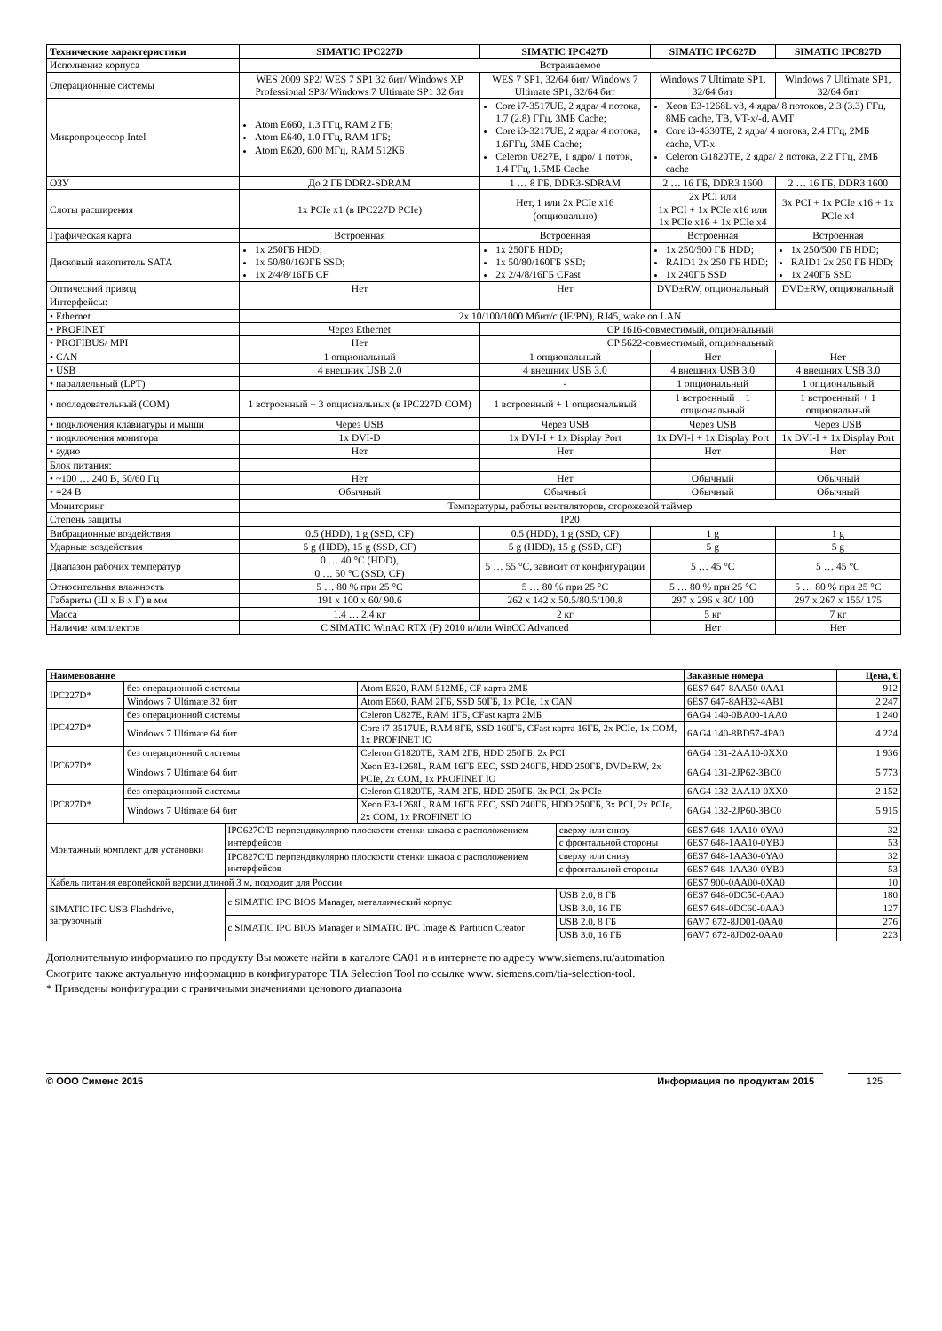| Технические характеристики | SIMATIC IPC227D | SIMATIC IPC427D | SIMATIC IPC627D | SIMATIC IPC827D |
| --- | --- | --- | --- | --- |
| Исполнение корпуса | Встраиваемое | | | |
| Операционные системы | WES 2009 SP2/ WES 7 SP1 32 бит/ Windows XP Professional SP3/ Windows 7 Ultimate SP1 32 бит | WES 7 SP1, 32/64 бит/ Windows 7 Ultimate SP1, 32/64 бит | Windows 7 Ultimate SP1, 32/64 бит | Windows 7 Ultimate SP1, 32/64 бит |
| Микропроцессор Intel | Atom E660, 1.3 ГГц, RAM 2 ГБ; Atom E640, 1.0 ГГц, RAM 1ГБ; Atom E620, 600 МГц, RAM 512КБ | Core i7-3517UE, 2 ядра/ 4 потока, 1.7 (2.8) ГГц, 3МБ Cache; Core i3-3217UE, 2 ядра/ 4 потока, 1.6ГГц, 3МБ Cache; Celeron U827E, 1 ядро/ 1 поток, 1.4 ГГц, 1.5МБ Cache | Xeon E3-1268L v3, 4 ядра/ 8 потоков, 2.3 (3.3) ГГц, 8МБ cache, TB, VT-x/-d, AMT Core i3-4330TE, 2 ядра/ 4 потока, 2.4 ГГц, 2МБ cache, VT-x Celeron G1820TE, 2 ядра/ 2 потока, 2.2 ГГц, 2МБ cache | |
| ОЗУ | До 2 ГБ DDR2-SDRAM | 1 … 8 ГБ, DDR3-SDRAM | 2 … 16 ГБ, DDR3 1600 | 2 … 16 ГБ, DDR3 1600 |
| Слоты расширения | 1x PCIe x1 (в IPC227D PCIe) | Нет, 1 или 2x PCIe x16 (опционально) | 2x PCI или 1x PCI + 1x PCIe x16 или 1x PCIe x16 + 1x PCIe x4 | 3x PCI + 1x PCIe x16 + 1x PCIe x4 |
| Графическая карта | Встроенная | Встроенная | Встроенная | Встроенная |
| Дисковый накопитель SATA | 1x 250ГБ HDD; 1x 50/80/160ГБ SSD; 1x 2/4/8/16ГБ CF | 1x 250ГБ HDD; 1x 50/80/160ГБ SSD; 2x 2/4/8/16ГБ CFast | 1x 250/500 ГБ HDD; RAID1 2x 250 ГБ HDD; 1x 240ГБ SSD | 1x 250/500 ГБ HDD; RAID1 2x 250 ГБ HDD; 1x 240ГБ SSD |
| Оптический привод | Нет | Нет | DVD±RW, опциональный | DVD±RW, опциональный |
| Интерфейсы: | | | | |
| • Ethernet | 2x 10/100/1000 Мбит/с (IE/PN), RJ45, wake on LAN | | | |
| • PROFINET | Через Ethernet | CP 1616-совместимый, опциональный | | |
| • PROFIBUS/ MPI | Нет | CP 5622-совместимый, опциональный | | |
| • CAN | 1 опциональный | 1 опциональный | Нет | Нет |
| • USB | 4 внешних USB 2.0 | 4 внешних USB 3.0 | 4 внешних USB 3.0 | 4 внешних USB 3.0 |
| • параллельный (LPT) | | - | 1 опциональный | 1 опциональный |
| • последовательный (COM) | 1 встроенный + 3 опциональных (в IPC227D COM) | 1 встроенный + 1 опциональный | 1 встроенный + 1 опциональный | 1 встроенный + 1 опциональный |
| • подключения клавиатуры и мыши | Через USB | Через USB | Через USB | Через USB |
| • подключения монитора | 1x DVI-D | 1x DVI-I + 1x Display Port | 1x DVI-I + 1x Display Port | 1x DVI-I + 1x Display Port |
| • аудио | Нет | Нет | Нет | Нет |
| Блок питания: | | | | |
| • ~100 … 240 В, 50/60 Гц | Нет | Нет | Обычный | Обычный |
| • =24 В | Обычный | Обычный | Обычный | Обычный |
| Мониторинг | Температуры, работы вентиляторов, сторожевой таймер | | | |
| Степень защиты | IP20 | | | |
| Вибрационные воздействия | 0.5 (HDD), 1 g (SSD, CF) | 0.5 (HDD), 1 g (SSD, CF) | 1 g | 1 g |
| Ударные воздействия | 5 g (HDD), 15 g (SSD, CF) | 5 g (HDD), 15 g (SSD, CF) | 5 g | 5 g |
| Диапазон рабочих температур | 0 … 40 °C (HDD), 0 … 50 °C (SSD, CF) | 5 … 55 °C, зависит от конфигурации | 5 … 45 °C | 5 … 45 °C |
| Относительная влажность | 5 … 80 % при 25 °C | 5 … 80 % при 25 °C | 5 … 80 % при 25 °C | 5 … 80 % при 25 °C |
| Габариты (Ш х В х Г) в мм | 191 x 100 x 60/ 90.6 | 262 x 142 x 50.5/80.5/100.8 | 297 x 296 x 80/ 100 | 297 x 267 x 155/ 175 |
| Масса | 1.4 … 2.4 кг | 2 кг | 5 кг | 7 кг |
| Наличие комплектов | С SIMATIC WinAC RTX (F) 2010 и/или WinCC Advanced | | Нет | Нет |
| Наименование | | | | | | Заказные номера | Цена, € |
| --- | --- | --- | --- | --- | --- | --- | --- |
| IPC227D* | без операционной системы | | Atom E620, RAM 512МБ, CF карта 2МБ | | | 6ES7 647-8AA50-0AA1 | 912 |
| | Windows 7 Ultimate 32 бит | | Atom E660, RAM 2ГБ, SSD 50ГБ, 1x PCIe, 1x CAN | | | 6ES7 647-8AH32-4AB1 | 2 247 |
| IPC427D* | без операционной системы | | Celeron U827E, RAM 1ГБ, CFast карта 2МБ | | | 6AG4 140-0BA00-1AA0 | 1 240 |
| | Windows 7 Ultimate 64 бит | | Core i7-3517UE, RAM 8ГБ, SSD 160ГБ, CFast карта 16ГБ, 2x PCIe, 1x COM, 1x PROFINET IO | | | 6AG4 140-8BD57-4PA0 | 4 224 |
| IPC627D* | без операционной системы | | Celeron G1820TE, RAM 2ГБ, HDD 250ГБ, 2x PCI | | | 6AG4 131-2AA10-0XX0 | 1 936 |
| | Windows 7 Ultimate 64 бит | | Xeon E3-1268L, RAM 16ГБ EEC, SSD 240ГБ, HDD 250ГБ, DVD±RW, 2x PCIe, 2x COM, 1x PROFINET IO | | | 6AG4 131-2JP62-3BC0 | 5 773 |
| IPC827D* | без операционной системы | | Celeron G1820TE, RAM 2ГБ, HDD 250ГБ, 3x PCI, 2x PCIe | | | 6AG4 132-2AA10-0XX0 | 2 152 |
| | Windows 7 Ultimate 64 бит | | Xeon E3-1268L, RAM 16ГБ EEC, SSD 240ГБ, HDD 250ГБ, 3x PCI, 2x PCIe, 2x COM, 1x PROFINET IO | | | 6AG4 132-2JP60-3BC0 | 5 915 |
| Монтажный комплект для установки | | IPC627C/D перпендикулярно плоскости стенки шкафа с расположением интерфейсов | | сверху или снизу | | 6ES7 648-1AA10-0YA0 | 32 |
| | | | | с фронтальной стороны | | 6ES7 648-1AA10-0YB0 | 53 |
| | | IPC827C/D перпендикулярно плоскости стенки шкафа с расположением интерфейсов | | сверху или снизу | | 6ES7 648-1AA30-0YA0 | 32 |
| | | | | с фронтальной стороны | | 6ES7 648-1AA30-0YB0 | 53 |
| Кабель питания европейской версии длиной 3 м, подходит для России | | | | | | 6ES7 900-0AA00-0XA0 | 10 |
| SIMATIC IPC USB Flashdrive, загрузочный | | с SIMATIC IPC BIOS Manager, металлический корпус | | | USB 2.0, 8 ГБ | 6ES7 648-0DC50-0AA0 | 180 |
| | | | | | USB 3.0, 16 ГБ | 6ES7 648-0DC60-0AA0 | 127 |
| | | с SIMATIC IPC BIOS Manager и SIMATIC IPC Image & Partition Creator | | | USB 2.0, 8 ГБ | 6AV7 672-8JD01-0AA0 | 276 |
| | | | | | USB 3.0, 16 ГБ | 6AV7 672-8JD02-0AA0 | 223 |
Дополнительную информацию по продукту Вы можете найти в каталоге CA01 и в интернете по адресу www.siemens.ru/automation
Смотрите также актуальную информацию в конфигураторе TIA Selection Tool по ссылке www. siemens.com/tia-selection-tool.
* Приведены конфигурации с граничными значениями ценового диапазона
© ООО Сименс 2015 Информация по продуктам 2015
125